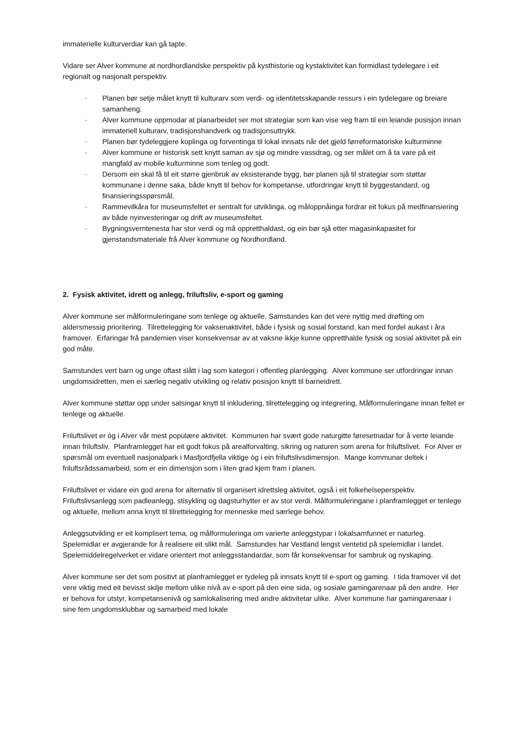immaterielle kulturverdiar kan gå tapte.
Vidare ser Alver kommune at nordhordlandske perspektiv på kysthistorie og kystaktivitet kan formidlast tydelegare i eit regionalt og nasjonalt perspektiv.
· Planen bør setje målet knytt til kulturarv som verdi- og identitetsskapande ressurs i ein tydelegare og breiare samanheng.
· Alver kommune oppmodar at planarbeidet ser mot strategiar som kan vise veg fram til ein leiande posisjon innan immateriell kulturarv, tradisjonshandverk og tradisjonsuttrykk.
· Planen bør tydeleggjere koplinga og forventinga til lokal innsats når det gjeld førreformatoriske kulturminne
· Alver kommune er historisk sett knytt saman av sjø og mindre vassdrag, og ser målet om å ta vare på eit mangfald av mobile kulturminne som tenleg og godt.
· Dersom ein skal få til eit større gjenbruk av eksisterande bygg, bør planen sjå til strategiar som støttar kommunane i denne saka, både knytt til behov for kompetanse, utfordringar knytt til byggestandard, og finansieringsspørsmål.
· Rammevilkåra for museumsfeltet er sentralt for utviklinga, og måloppnåinga fordrar eit fokus på medfinansiering av både nyinvesteringar og drift av museumsfeltet.
· Bygningsverntenesta har stor verdi og må oppretthaldast, og ein bør sjå etter magasinkapasitet for gjenstandsmateriale frå Alver kommune og Nordhordland.
2. Fysisk aktivitet, idrett og anlegg, friluftsliv, e-sport og gaming
Alver kommune ser målformuleringane som tenlege og aktuelle. Samstundes kan det vere nyttig med drøfting om aldersmessig prioritering. Tilrettelegging for vaksenaktivitet, både i fysisk og sosial forstand, kan med fordel aukast i åra framover. Erfaringar frå pandemien viser konsekvensar av at vaksne ikkje kunne oppretthalde fysisk og sosial aktivitet på ein god måte.
Samstundes vert barn og unge oftast slått i lag som kategori i offentleg planlegging. Alver kommune ser utfordringar innan ungdomsidretten, men ei særleg negativ utvikling og relativ posisjon knytt til barneidrett.
Alver kommune støttar opp under satsingar knytt til inkludering, tilrettelegging og integrering, Målformuleringane innan feltet er tenlege og aktuelle.
Friluftslivet er òg i Alver vår mest populære aktivitet. Kommunen har svært gode naturgitte føresetnadar for å verte leiande innan friluftsliv. Planframlegget har eit godt fokus på arealforvalting, sikring og naturen som arena for friluftslivet. For Alver er spørsmål om eventuell nasjonalpark i Masfjordfjella viktige òg i ein friluftslivsdimensjon. Mange kommunar deltek i friluftsrådssamarbeid, som er ein dimensjon som i liten grad kjem fram i planen.
Friluftslivet er vidare ein god arena for alternativ til organisert idrettsleg aktivitet, også i eit folkehelseperspektiv. Friluftslivsanlegg som padleanlegg, stisykling og dagsturhytter er av stor verdi. Målformuleringane i planframlegget er tenlege og aktuelle, mellom anna knytt til tilrettelegging for menneske med særlege behov.
Anleggsutvikling er eit komplisert tema, og målformuleringa om varierte anleggstypar i lokalsamfunnet er naturleg. Spelemidlar er avgjerande for å realisere eit slikt mål. Samstundes har Vestland lengst ventetid på spelemidlar i landet. Spelemiddelregelverket er vidare orientert mot anleggsstandardar, som får konsekvensar for sambruk og nyskaping.
Alver kommune ser det som positivt at planframlegget er tydeleg på innsats knytt til e-sport og gaming. I tida framover vil det vere viktig med eit bevisst skilje mellom ulike nivå av e-sport på den eine sida, og sosiale gamingarenaar på den andre. Her er behova for utstyr, kompetansenivå og samlokalisering med andre aktivitetar ulike. Alver kommune har gamingarenaar i sine fem ungdomsklubbar og samarbeid med lokale